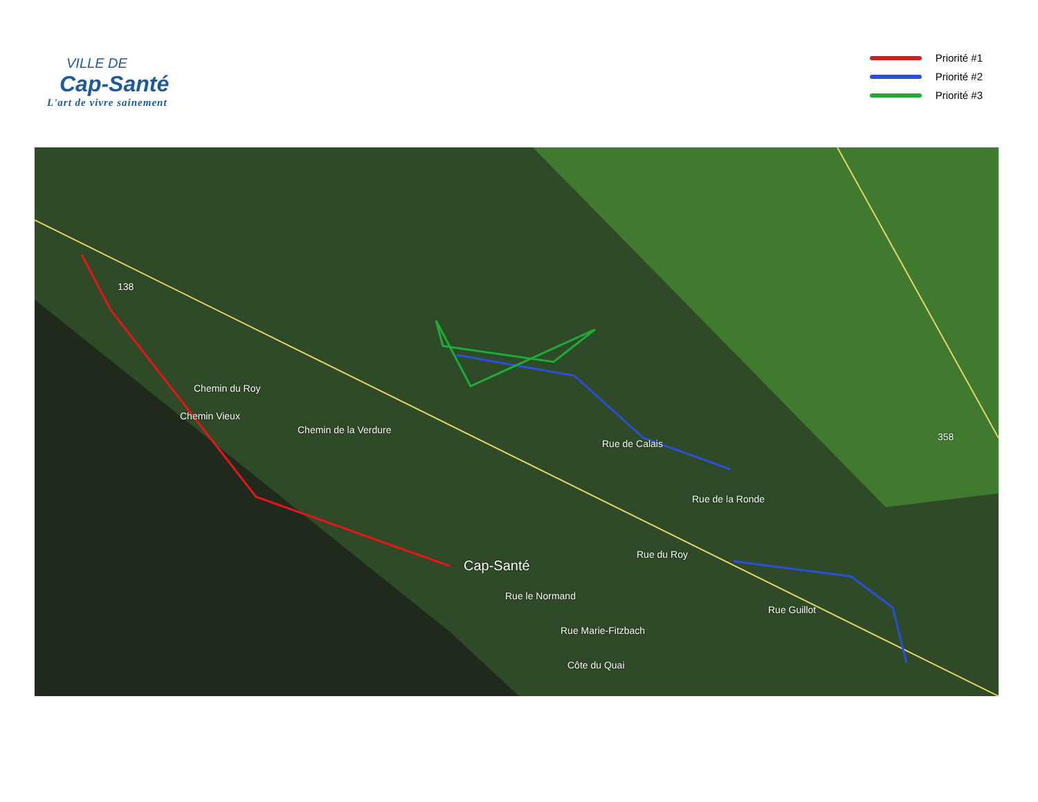VILLE DE
Cap-Santé
L'art de vivre sainement
Priorité #1
Priorité #2
Priorité #3
Cap-Santé
Chemin du Roy
Chemin Vieux
Chemin de la Verdure
Rue de Calais
Rue de la Ronde
Rue le Normand
Rue du Roy
Rue Marie-Fitzbach
Rue Guillot
Côte du Quai
138
358